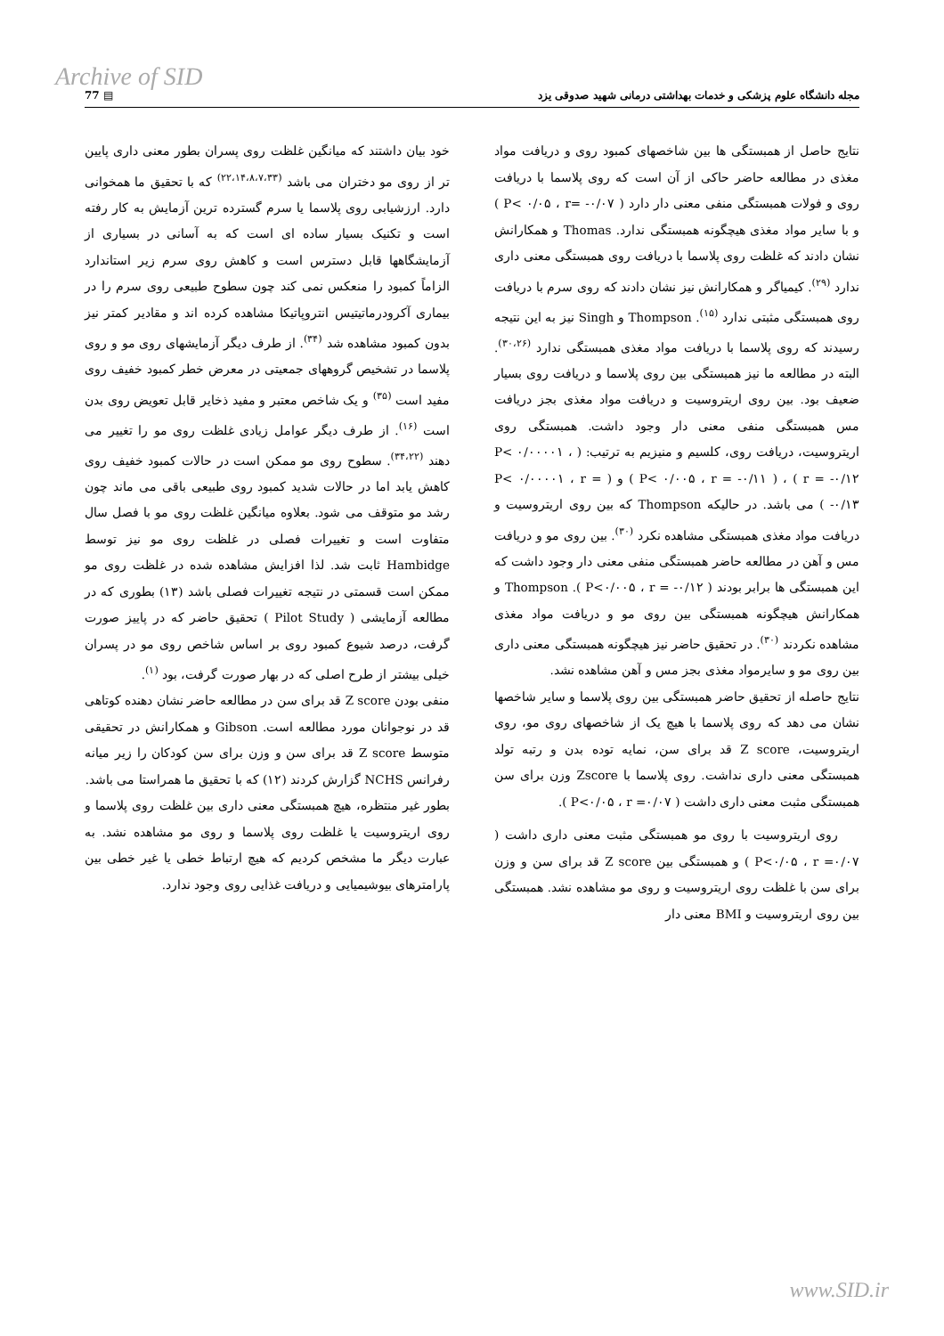Archive of SID
77 ▤ مجله دانشگاه علوم پزشکی و خدمات بهداشتی درمانی شهید صدوقی یزد
خود بیان داشتند که میانگین غلظت روی پسران بطور معنی داری پایین تر از روی مو دختران می باشد <sup>(۲۲،۱۴،۸،۷،۳۳)</sup> که با تحقیق ما همخوانی دارد. ارزشیابی روی پلاسما یا سرم گسترده ترین آزمایش به کار رفته است و تکنیک بسیار ساده ای است که به آسانی در بسیاری از آزمایشگاهها قابل دسترس است و کاهش روی سرم زیر استاندارد الزاماً کمبود را منعکس نمی کند چون سطوح طبیعی روی سرم را در بیماری آکرودرماتیتیس انتروپاتیکا مشاهده کرده اند و مقادیر کمتر نیز بدون کمبود مشاهده شد <sup>(۳۴)</sup>. از طرف دیگر آزمایشهای روی مو و روی پلاسما در تشخیص گروههای جمعیتی در معرض خطر کمبود خفیف روی مفید است <sup>(۳۵)</sup> و یک شاخص معتبر و مفید ذخایر قابل تعویض روی بدن است <sup>(۱۶)</sup>. از طرف دیگر عوامل زیادی غلظت روی مو را تغییر می دهند <sup>(۳۴،۲۲)</sup>. سطوح روی مو ممکن است در حالات کمبود خفیف روی کاهش یابد اما در حالات شدید کمبود روی طبیعی باقی می ماند چون رشد مو متوقف می شود. بعلاوه میانگین غلظت روی مو با فصل سال متفاوت است و تغییرات فصلی در غلظت روی مو نیز توسط Hambidge ثابت شد. لذا افزایش مشاهده شده در غلظت روی مو ممکن است قسمتی در نتیجه تغییرات فصلی باشد (۱۳) بطوری که در مطالعه آزمایشی ( Pilot Study ) تحقیق حاضر که در پاییز صورت گرفت، درصد شیوع کمبود روی بر اساس شاخص روی مو در پسران خیلی بیشتر از طرح اصلی که در بهار صورت گرفت، بود <sup>(۱)</sup>.
منفی بودن Z score قد برای سن در مطالعه حاضر نشان دهنده کوتاهی قد در نوجوانان مورد مطالعه است. Gibson و همکارانش در تحقیقی متوسط Z score قد برای سن و وزن برای سن کودکان را زیر میانه رفرانس NCHS گزارش کردند (۱۲) که با تحقیق ما همراستا می باشد.
بطور غیر منتظره، هیچ همبستگی معنی داری بین غلظت روی پلاسما و روی اریتروسیت یا غلظت روی پلاسما و روی مو مشاهده نشد. به عبارت دیگر ما مشخص کردیم که هیچ ارتباط خطی یا غیر خطی بین پارامترهای بیوشیمیایی و دریافت غذایی روی وجود ندارد.
نتایج حاصل از همبستگی ها بین شاخصهای کمبود روی و دریافت مواد مغذی در مطالعه حاضر حاکی از آن است که روی پلاسما با دریافت روی و فولات همبستگی منفی معنی دار دارد ( P< ۰/۰۵ ، r= -۰/۰۷ ) و با سایر مواد مغذی هیچگونه همبستگی ندارد. Thomas و همکارانش نشان دادند که غلظت روی پلاسما با دریافت روی همبستگی معنی داری ندارد <sup>(۲۹)</sup>. کیمیاگر و همکارانش نیز نشان دادند که روی سرم با دریافت روی همبستگی مثبتی ندارد <sup>(۱۵)</sup>. Thompson و Singh نیز به این نتیجه رسیدند که روی پلاسما با دریافت مواد مغذی همبستگی ندارد <sup>(۳۰،۲۶)</sup>. البته در مطالعه ما نیز همبستگی بین روی پلاسما و دریافت روی بسیار ضعیف بود. بین روی اریتروسیت و دریافت مواد مغذی بجز دریافت مس همبستگی منفی معنی دار وجود داشت. همبستگی روی اریتروسیت، دریافت روی، کلسیم و منیزیم به ترتیب: ( P< ۰/۰۰۰۰۱ ، r = -۰/۱۲ ) ، ( P< ۰/۰۰۵ ، r = -۰/۱۱ ) و ( P< ۰/۰۰۰۰۱ ، r = -۰/۱۳ ) می باشد. در حالیکه Thompson که بین روی اریتروسیت و دریافت مواد مغذی همبستگی مشاهده نکرد <sup>(۳۰)</sup>. بین روی مو و دریافت مس و آهن در مطالعه حاضر همبستگی منفی معنی دار وجود داشت که این همبستگی ها برابر بودند ( P<۰/۰۰۵ ، r = -۰/۱۲ ). Thompson و همکارانش هیچگونه همبستگی بین روی مو و دریافت مواد مغذی مشاهده نکردند <sup>(۳۰)</sup>. در تحقیق حاضر نیز هیچگونه همبستگی معنی داری بین روی مو و سایرمواد مغذی بجز مس و آهن مشاهده نشد.
نتایج حاصله از تحقیق حاضر همبستگی بین روی پلاسما و سایر شاخصها نشان می دهد که روی پلاسما با هیچ یک از شاخصهای روی مو، روی اریتروسیت، Z score قد برای سن، نمایه توده بدن و رتبه تولد همبستگی معنی داری نداشت. روی پلاسما با Zscore وزن برای سن همبستگی مثبت معنی داری داشت ( P<۰/۰۵ ، r =۰/۰۷ ).
روی اریتروسیت با روی مو همبستگی مثبت معنی داری داشت ( P<۰/۰۵ ، r =۰/۰۷ ) و همبستگی بین Z score قد برای سن و وزن برای سن با غلظت روی اریتروسیت و روی مو مشاهده نشد. همبستگی بین روی اریتروسیت و BMI معنی دار
www.SID.ir